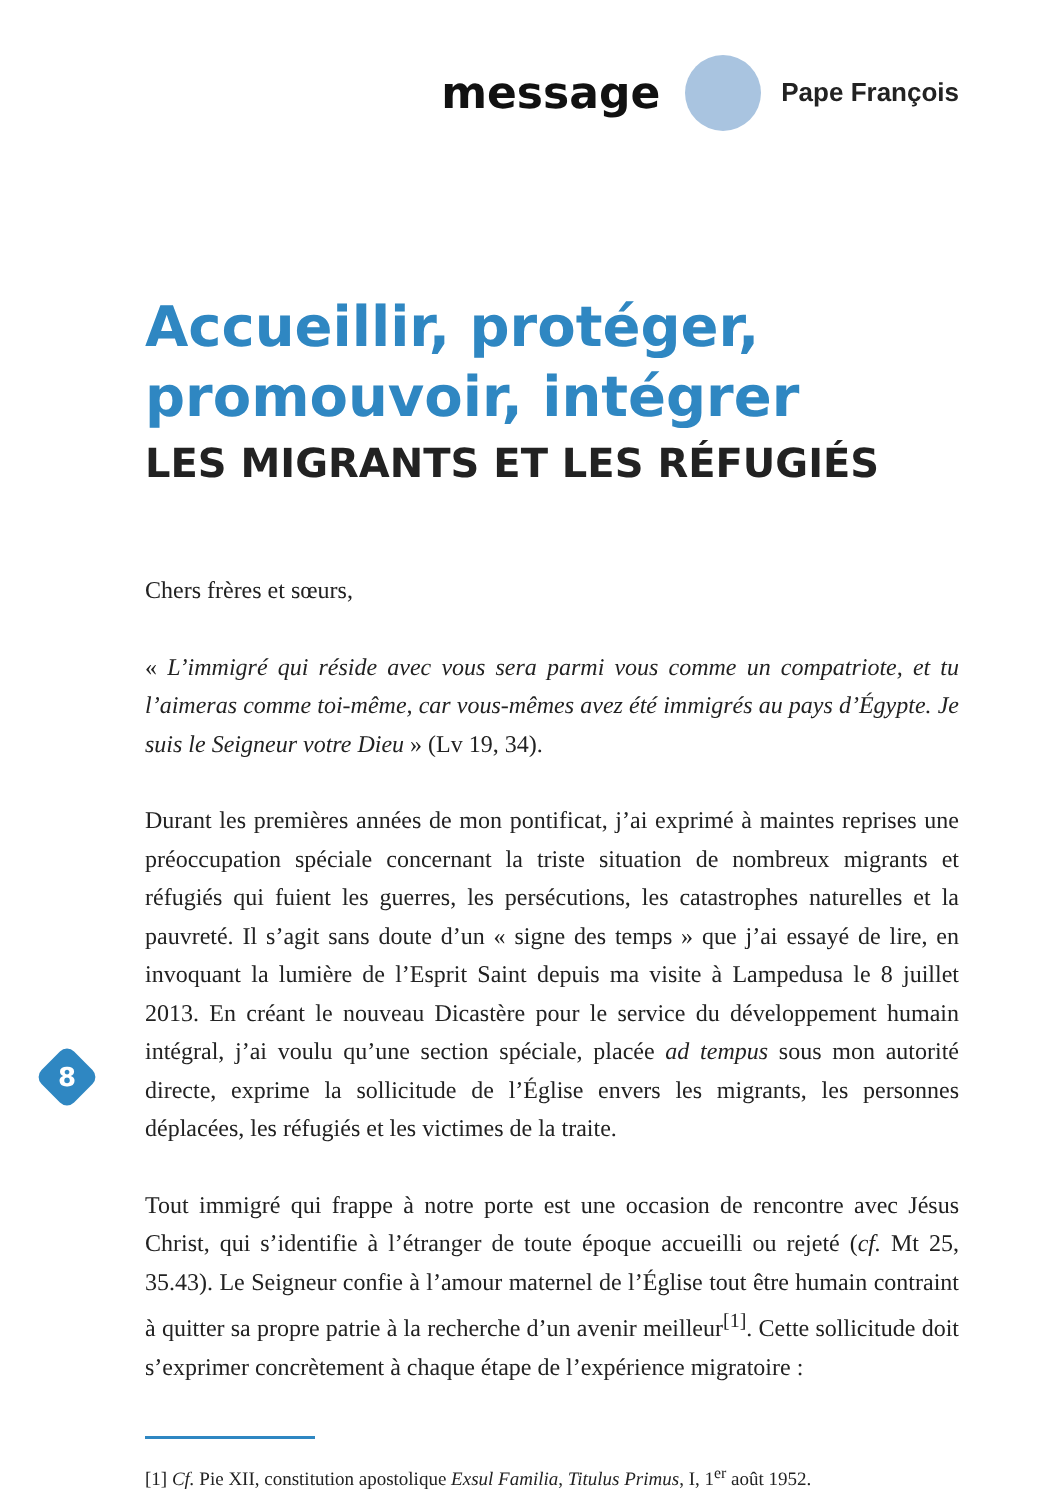message Pape François
Accueillir, protéger,
promouvoir, intégrer
LES MIGRANTS ET LES RÉFUGIÉS
Chers frères et sœurs,
« L’immigré qui réside avec vous sera parmi vous comme un compatriote, et tu l’aimeras comme toi-même, car vous-mêmes avez été immigrés au pays d’Égypte. Je suis le Seigneur votre Dieu » (Lv 19, 34).
Durant les premières années de mon pontificat, j’ai exprimé à maintes reprises une préoccupation spéciale concernant la triste situation de nombreux migrants et réfugiés qui fuient les guerres, les persécutions, les catastrophes naturelles et la pauvreté. Il s’agit sans doute d’un « signe des temps » que j’ai essayé de lire, en invoquant la lumière de l’Esprit Saint depuis ma visite à Lampedusa le 8 juillet 2013. En créant le nouveau Dicastère pour le service du développement humain intégral, j’ai voulu qu’une section spéciale, placée ad tempus sous mon autorité directe, exprime la sollicitude de l’Église envers les migrants, les personnes déplacées, les réfugiés et les victimes de la traite.
Tout immigré qui frappe à notre porte est une occasion de rencontre avec Jésus Christ, qui s’identifie à l’étranger de toute époque accueilli ou rejeté (cf. Mt 25, 35.43). Le Seigneur confie à l’amour maternel de l’Église tout être humain contraint à quitter sa propre patrie à la recherche d’un avenir meilleur<sup>[1]</sup>. Cette sollicitude doit s’exprimer concrètement à chaque étape de l’expérience migratoire :
[1] Cf. Pie XII, constitution apostolique Exsul Familia, Titulus Primus, I, 1<sup>er</sup> août 1952.
8